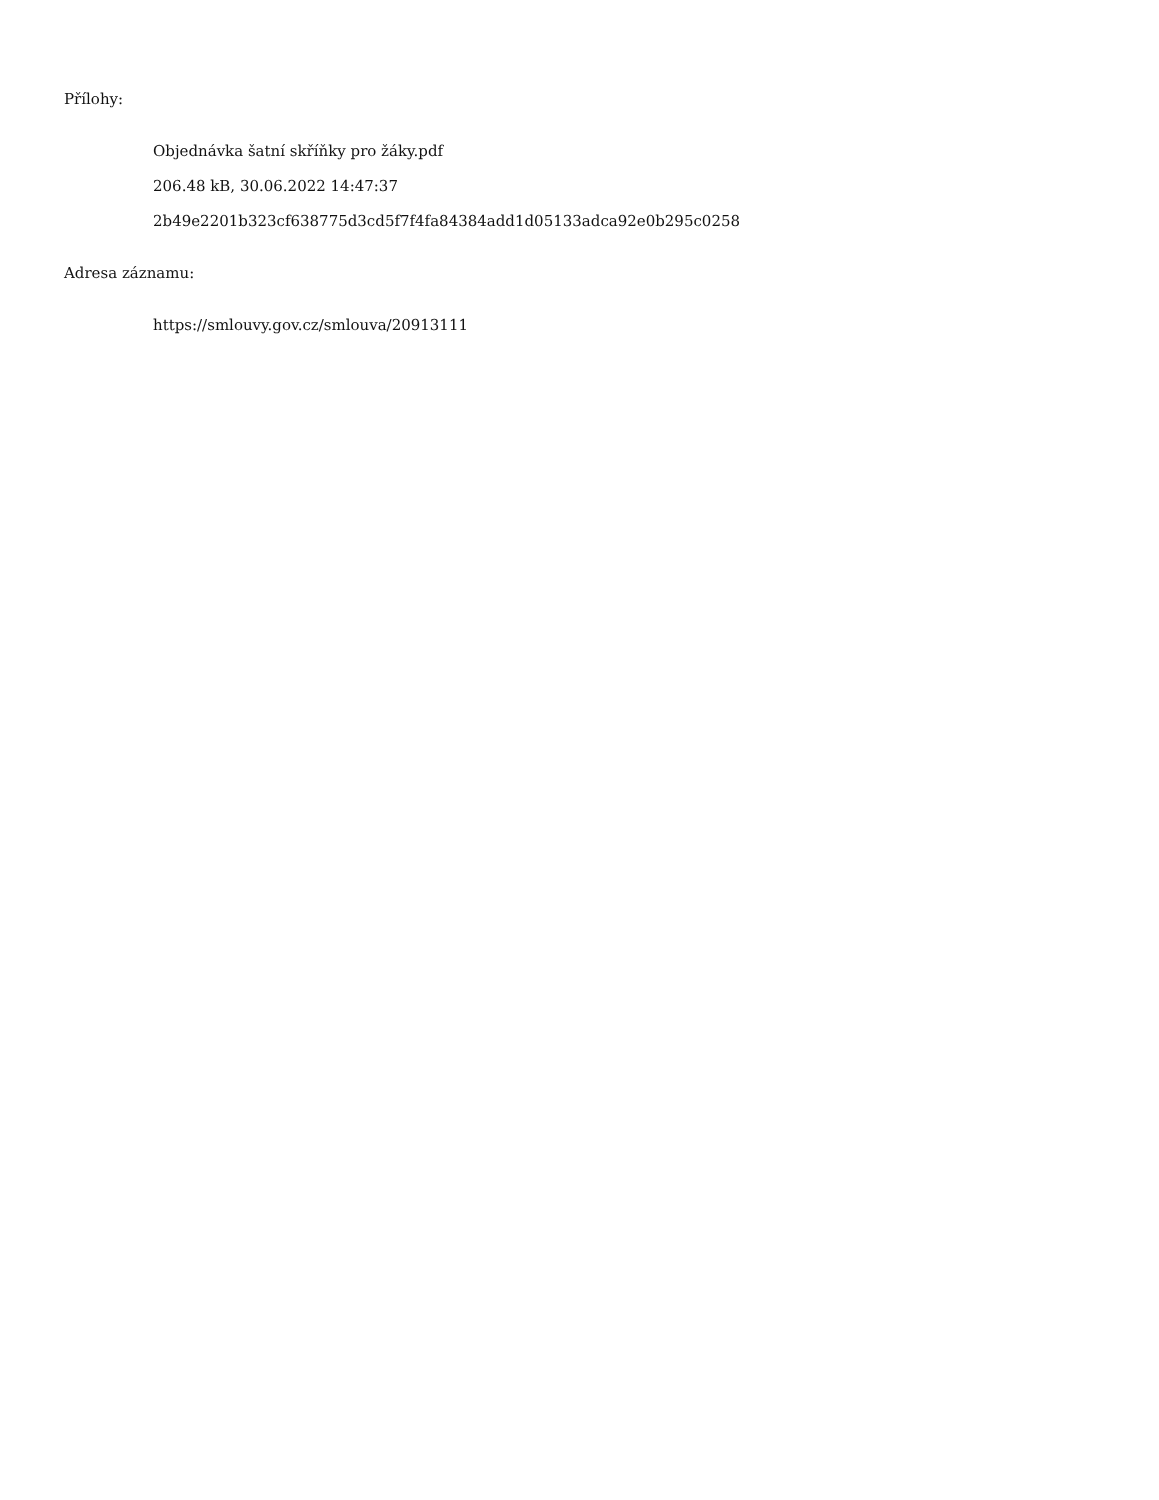Přílohy:
Objednávka šatní skříňky pro žáky.pdf
206.48 kB, 30.06.2022 14:47:37
2b49e2201b323cf638775d3cd5f7f4fa84384add1d05133adca92e0b295c0258
Adresa záznamu:
https://smlouvy.gov.cz/smlouva/20913111